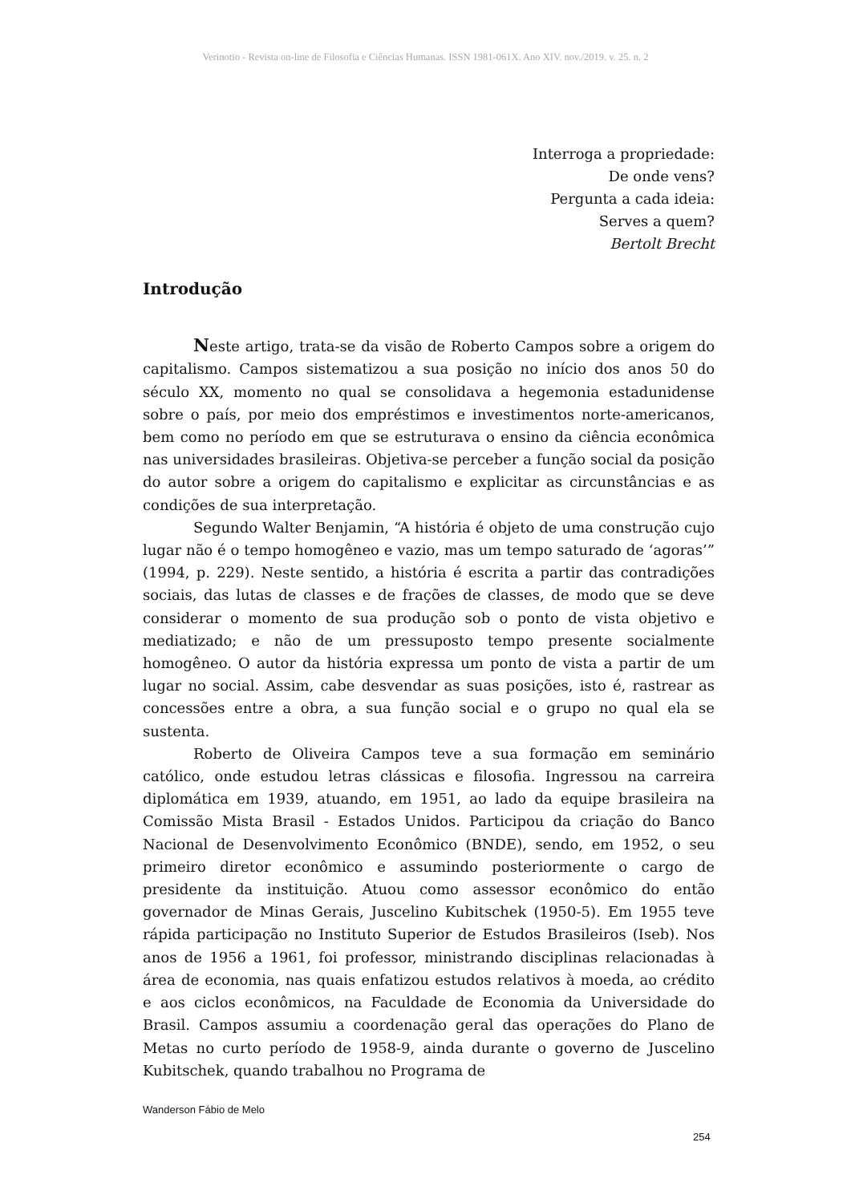Verinotio - Revista on-line de Filosofia e Ciências Humanas. ISSN 1981-061X. Ano XIV. nov./2019. v. 25. n. 2
Interroga a propriedade:
De onde vens?
Pergunta a cada ideia:
Serves a quem?
Bertolt Brecht
Introdução
Neste artigo, trata-se da visão de Roberto Campos sobre a origem do capitalismo. Campos sistematizou a sua posição no início dos anos 50 do século XX, momento no qual se consolidava a hegemonia estadunidense sobre o país, por meio dos empréstimos e investimentos norte-americanos, bem como no período em que se estruturava o ensino da ciência econômica nas universidades brasileiras. Objetiva-se perceber a função social da posição do autor sobre a origem do capitalismo e explicitar as circunstâncias e as condições de sua interpretação.
Segundo Walter Benjamin, “A história é objeto de uma construção cujo lugar não é o tempo homogêneo e vazio, mas um tempo saturado de ‘agoras’” (1994, p. 229). Neste sentido, a história é escrita a partir das contradições sociais, das lutas de classes e de frações de classes, de modo que se deve considerar o momento de sua produção sob o ponto de vista objetivo e mediatizado; e não de um pressuposto tempo presente socialmente homogêneo. O autor da história expressa um ponto de vista a partir de um lugar no social. Assim, cabe desvendar as suas posições, isto é, rastrear as concessões entre a obra, a sua função social e o grupo no qual ela se sustenta.
Roberto de Oliveira Campos teve a sua formação em seminário católico, onde estudou letras clássicas e filosofia. Ingressou na carreira diplomática em 1939, atuando, em 1951, ao lado da equipe brasileira na Comissão Mista Brasil - Estados Unidos. Participou da criação do Banco Nacional de Desenvolvimento Econômico (BNDE), sendo, em 1952, o seu primeiro diretor econômico e assumindo posteriormente o cargo de presidente da instituição. Atuou como assessor econômico do então governador de Minas Gerais, Juscelino Kubitschek (1950-5). Em 1955 teve rápida participação no Instituto Superior de Estudos Brasileiros (Iseb). Nos anos de 1956 a 1961, foi professor, ministrando disciplinas relacionadas à área de economia, nas quais enfatizou estudos relativos à moeda, ao crédito e aos ciclos econômicos, na Faculdade de Economia da Universidade do Brasil. Campos assumiu a coordenação geral das operações do Plano de Metas no curto período de 1958-9, ainda durante o governo de Juscelino Kubitschek, quando trabalhou no Programa de
Wanderson Fábio de Melo
254